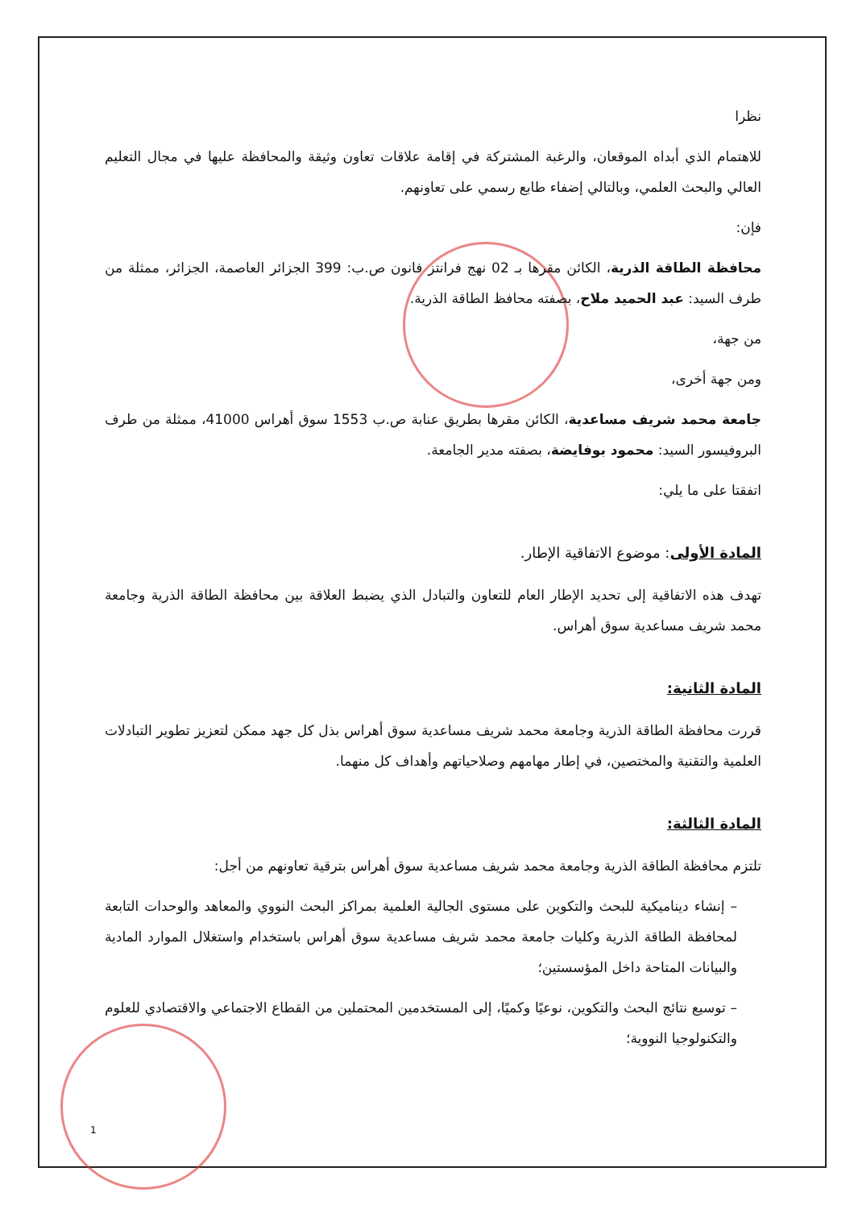نظرا
للاهتمام الذي أبداه الموقعان، والرغبة المشتركة في إقامة علاقات تعاون وثيقة والمحافظة عليها في مجال التعليم العالي والبحث العلمي، وبالتالي إضفاء طابع رسمي على تعاونهم.
فإن:
محافظة الطاقة الذرية، الكائن مقرها بـ 02 نهج فرانتز فانون ص.ب: 399 الجزائر العاصمة، الجزائر، ممثلة من طرف السيد: عبد الحميد ملاح، بصفته محافظ الطاقة الذرية.
من جهة،
ومن جهة أخرى،
جامعة محمد شريف مساعدية، الكائن مقرها بطريق عنابة ص.ب 1553 سوق أهراس 41000، ممثلة من طرف البروفيسور السيد: محمود بوفايضة، بصفته مدير الجامعة.
اتفقتا على ما يلي:
المادة الأولى: موضوع الاتفاقية الإطار.
تهدف هذه الاتفاقية إلى تحديد الإطار العام للتعاون والتبادل الذي يضبط العلاقة بين محافظة الطاقة الذرية وجامعة محمد شريف مساعدية سوق أهراس.
المادة الثانية:
قررت محافظة الطاقة الذرية وجامعة محمد شريف مساعدية سوق أهراس بذل كل جهد ممكن لتعزيز تطوير التبادلات العلمية والتقنية والمختصين، في إطار مهامهم وصلاحياتهم وأهداف كل منهما.
المادة الثالثة:
تلتزم محافظة الطاقة الذرية وجامعة محمد شريف مساعدية سوق أهراس بترقية تعاونهم من أجل:
– إنشاء ديناميكية للبحث والتكوين على مستوى الجالية العلمية بمراكز البحث النووي والمعاهد والوحدات التابعة لمحافظة الطاقة الذرية وكليات جامعة محمد شريف مساعدية سوق أهراس باستخدام واستغلال الموارد المادية والبيانات المتاحة داخل المؤسستين؛
– توسيع نتائج البحث والتكوين، نوعيًا وكميًا، إلى المستخدمين المحتملين من القطاع الاجتماعي والاقتصادي للعلوم والتكنولوجيا النووية؛
1